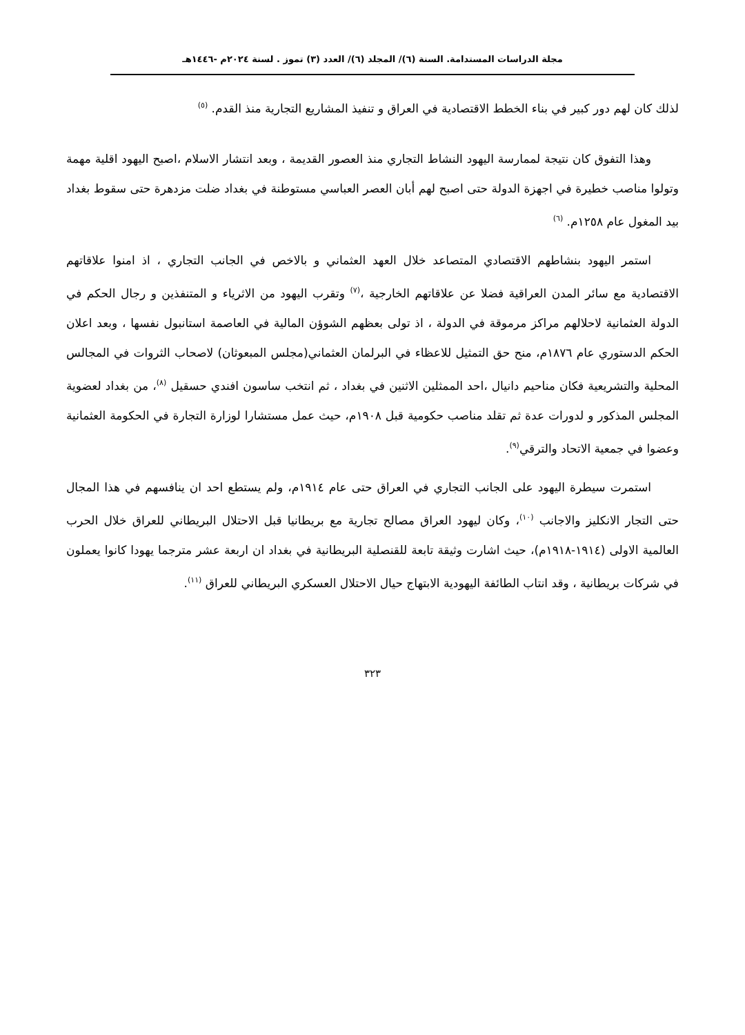مجلة الدراسات المستدامة. السنة (٦)/ المجلد (٦)/ العدد (٣) تموز . لسنة ٢٠٢٤م -١٤٤٦هـ
لذلك كان لهم دور كبير في بناء الخطط الاقتصادية في العراق و تنفيذ المشاريع التجارية منذ القدم. <sup>(٥)</sup>
وهذا التفوق كان نتيجة لممارسة اليهود النشاط التجاري منذ العصور القديمة ، وبعد انتشار الاسلام ،اصبح اليهود اقلية مهمة وتولوا مناصب خطيرة في اجهزة الدولة حتى اصبح لهم أبان العصر العباسي مستوطنة في بغداد ضلت مزدهرة حتى سقوط بغداد بيد المغول عام ١٢٥٨م. <sup>(٦)</sup>
استمر اليهود بنشاطهم الاقتصادي المتصاعد خلال العهد العثماني و بالاخص في الجانب التجاري ، اذ امنوا علاقاتهم الاقتصادية مع سائر المدن العراقية فضلا عن علاقاتهم الخارجية ،<sup>(٧)</sup> وتقرب اليهود من الاثرياء و المتنفذين و رجال الحكم في الدولة العثمانية لاحلالهم مراكز مرموقة في الدولة ، اذ تولى بعظهم الشوؤن المالية في العاصمة استانبول نفسها ، وبعد اعلان الحكم الدستوري عام ١٨٧٦م، منح حق التمثيل للاعظاء في البرلمان العثماني(مجلس المبعوثان) لاصحاب الثروات في المجالس المحلية والتشريعية فكان مناحيم دانيال ،احد الممثلين الاثنين في بغداد ، ثم انتخب ساسون افندي حسقيل <sup>(٨)</sup>، من بغداد لعضوية المجلس المذكور و لدورات عدة ثم تقلد مناصب حكومية قبل ١٩٠٨م، حيث عمل مستشارا لوزارة التجارة في الحكومة العثمانية وعضوا في جمعية الاتحاد والترقي<sup>(٩)</sup>.
استمرت سيطرة اليهود على الجانب التجاري في العراق حتى عام ١٩١٤م، ولم يستطع احد ان ينافسهم في هذا المجال حتى التجار الانكليز والاجانب <sup>(١٠)</sup>، وكان ليهود العراق مصالح تجارية مع بريطانيا قبل الاحتلال البريطاني للعراق خلال الحرب العالمية الاولى (١٩١٤-١٩١٨م)، حيث اشارت وثيقة تابعة للقنصلية البريطانية في بغداد ان اربعة عشر مترجما يهودا كانوا يعملون في شركات بريطانية ، وقد انتاب الطائفة اليهودية الابتهاج حيال الاحتلال العسكري البريطاني للعراق <sup>(١١)</sup>.
٣٢٣